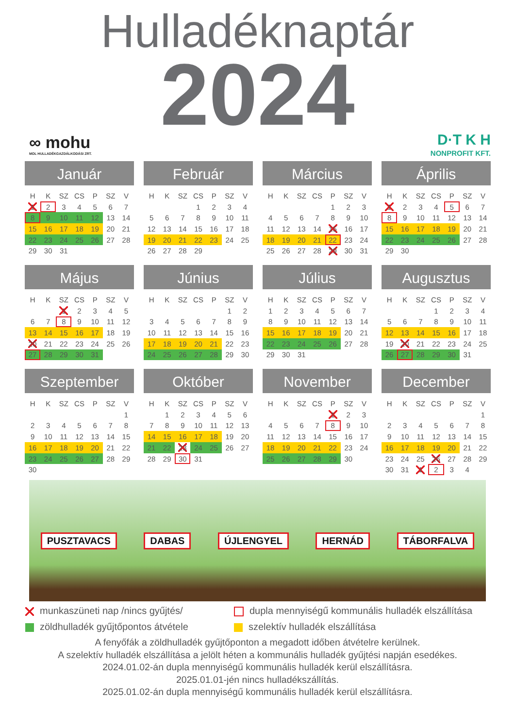Hulladéknaptár
2024
∞ mohu
MOL HULLADÉKGAZDÁLKODÁSI ZRT.
D·T K H
NONPROFIT KFT.
Január
| H | K | SZ | CS | P | SZ | V |
| --- | --- | --- | --- | --- | --- | --- |
| 1 | 2 | 3 | 4 | 5 | 6 | 7 |
| 8 | 9 | 10 | 11 | 12 | 13 | 14 |
| 15 | 16 | 17 | 18 | 19 | 20 | 21 |
| 22 | 23 | 24 | 25 | 26 | 27 | 28 |
| 29 | 30 | 31 | | | | |
Február
| H | K | SZ | CS | P | SZ | V |
| --- | --- | --- | --- | --- | --- | --- |
| | | | 1 | 2 | 3 | 4 |
| 5 | 6 | 7 | 8 | 9 | 10 | 11 |
| 12 | 13 | 14 | 15 | 16 | 17 | 18 |
| 19 | 20 | 21 | 22 | 23 | 24 | 25 |
| 26 | 27 | 28 | 29 | | | |
Március
| H | K | SZ | CS | P | SZ | V |
| --- | --- | --- | --- | --- | --- | --- |
| | | | | 1 | 2 | 3 |
| 4 | 5 | 6 | 7 | 8 | 9 | 10 |
| 11 | 12 | 13 | 14 | 15 | 16 | 17 |
| 18 | 19 | 20 | 21 | 22 | 23 | 24 |
| 25 | 26 | 27 | 28 | 29 | 30 | 31 |
Április
| H | K | SZ | CS | P | SZ | V |
| --- | --- | --- | --- | --- | --- | --- |
| 1 | 2 | 3 | 4 | 5 | 6 | 7 |
| 8 | 9 | 10 | 11 | 12 | 13 | 14 |
| 15 | 16 | 17 | 18 | 19 | 20 | 21 |
| 22 | 23 | 24 | 25 | 26 | 27 | 28 |
| 29 | 30 | | | | | |
Május
| H | K | SZ | CS | P | SZ | V |
| --- | --- | --- | --- | --- | --- | --- |
| | | 1 | 2 | 3 | 4 | 5 |
| 6 | 7 | 8 | 9 | 10 | 11 | 12 |
| 13 | 14 | 15 | 16 | 17 | 18 | 19 |
| 20 | 21 | 22 | 23 | 24 | 25 | 26 |
| 27 | 28 | 29 | 30 | 31 | | |
Június
| H | K | SZ | CS | P | SZ | V |
| --- | --- | --- | --- | --- | --- | --- |
| | | | | | 1 | 2 |
| 3 | 4 | 5 | 6 | 7 | 8 | 9 |
| 10 | 11 | 12 | 13 | 14 | 15 | 16 |
| 17 | 18 | 19 | 20 | 21 | 22 | 23 |
| 24 | 25 | 26 | 27 | 28 | 29 | 30 |
Július
| H | K | SZ | CS | P | SZ | V |
| --- | --- | --- | --- | --- | --- | --- |
| 1 | 2 | 3 | 4 | 5 | 6 | 7 |
| 8 | 9 | 10 | 11 | 12 | 13 | 14 |
| 15 | 16 | 17 | 18 | 19 | 20 | 21 |
| 22 | 23 | 24 | 25 | 26 | 27 | 28 |
| 29 | 30 | 31 | | | | |
Augusztus
| H | K | SZ | CS | P | SZ | V |
| --- | --- | --- | --- | --- | --- | --- |
| | | | 1 | 2 | 3 | 4 |
| 5 | 6 | 7 | 8 | 9 | 10 | 11 |
| 12 | 13 | 14 | 15 | 16 | 17 | 18 |
| 19 | 20 | 21 | 22 | 23 | 24 | 25 |
| 26 | 27 | 28 | 29 | 30 | 31 | |
Szeptember
| H | K | SZ | CS | P | SZ | V |
| --- | --- | --- | --- | --- | --- | --- |
| | | | | | | 1 |
| 2 | 3 | 4 | 5 | 6 | 7 | 8 |
| 9 | 10 | 11 | 12 | 13 | 14 | 15 |
| 16 | 17 | 18 | 19 | 20 | 21 | 22 |
| 23 | 24 | 25 | 26 | 27 | 28 | 29 |
| 30 | | | | | | |
Október
| H | K | SZ | CS | P | SZ | V |
| --- | --- | --- | --- | --- | --- | --- |
| | 1 | 2 | 3 | 4 | 5 | 6 |
| 7 | 8 | 9 | 10 | 11 | 12 | 13 |
| 14 | 15 | 16 | 17 | 18 | 19 | 20 |
| 21 | 22 | 23 | 24 | 25 | 26 | 27 |
| 28 | 29 | 30 | 31 | | | |
November
| H | K | SZ | CS | P | SZ | V |
| --- | --- | --- | --- | --- | --- | --- |
| | | | | 1 | 2 | 3 |
| 4 | 5 | 6 | 7 | 8 | 9 | 10 |
| 11 | 12 | 13 | 14 | 15 | 16 | 17 |
| 18 | 19 | 20 | 21 | 22 | 23 | 24 |
| 25 | 26 | 27 | 28 | 29 | 30 | |
December
| H | K | SZ | CS | P | SZ | V |
| --- | --- | --- | --- | --- | --- | --- |
| | | | | | | 1 |
| 2 | 3 | 4 | 5 | 6 | 7 | 8 |
| 9 | 10 | 11 | 12 | 13 | 14 | 15 |
| 16 | 17 | 18 | 19 | 20 | 21 | 22 |
| 23 | 24 | 25 | 26 | 27 | 28 | 29 |
| 30 | 31 | 1 | 2 | 3 | 4 | |
PUSZTAVACS DABAS ÚJLENGYEL HERNÁD TÁBORFALVA
munkaszüneti nap /nincs gyűjtés/
dupla mennyiségű kommunális hulladék elszállítása
zöldhulladék gyűjtőpontos átvétele
szelektív hulladék elszállítása
A fenyőfák a zöldhulladék gyűjtőponton a megadott időben átvételre kerülnek.
A szelektív hulladék elszállítása a jelölt héten a kommunális hulladék gyűjtési napján esedékes.
2024.01.02-án dupla mennyiségű kommunális hulladék kerül elszállításra.
2025.01.01-jén nincs hulladékszállítás.
2025.01.02-án dupla mennyiségű kommunális hulladék kerül elszállításra.